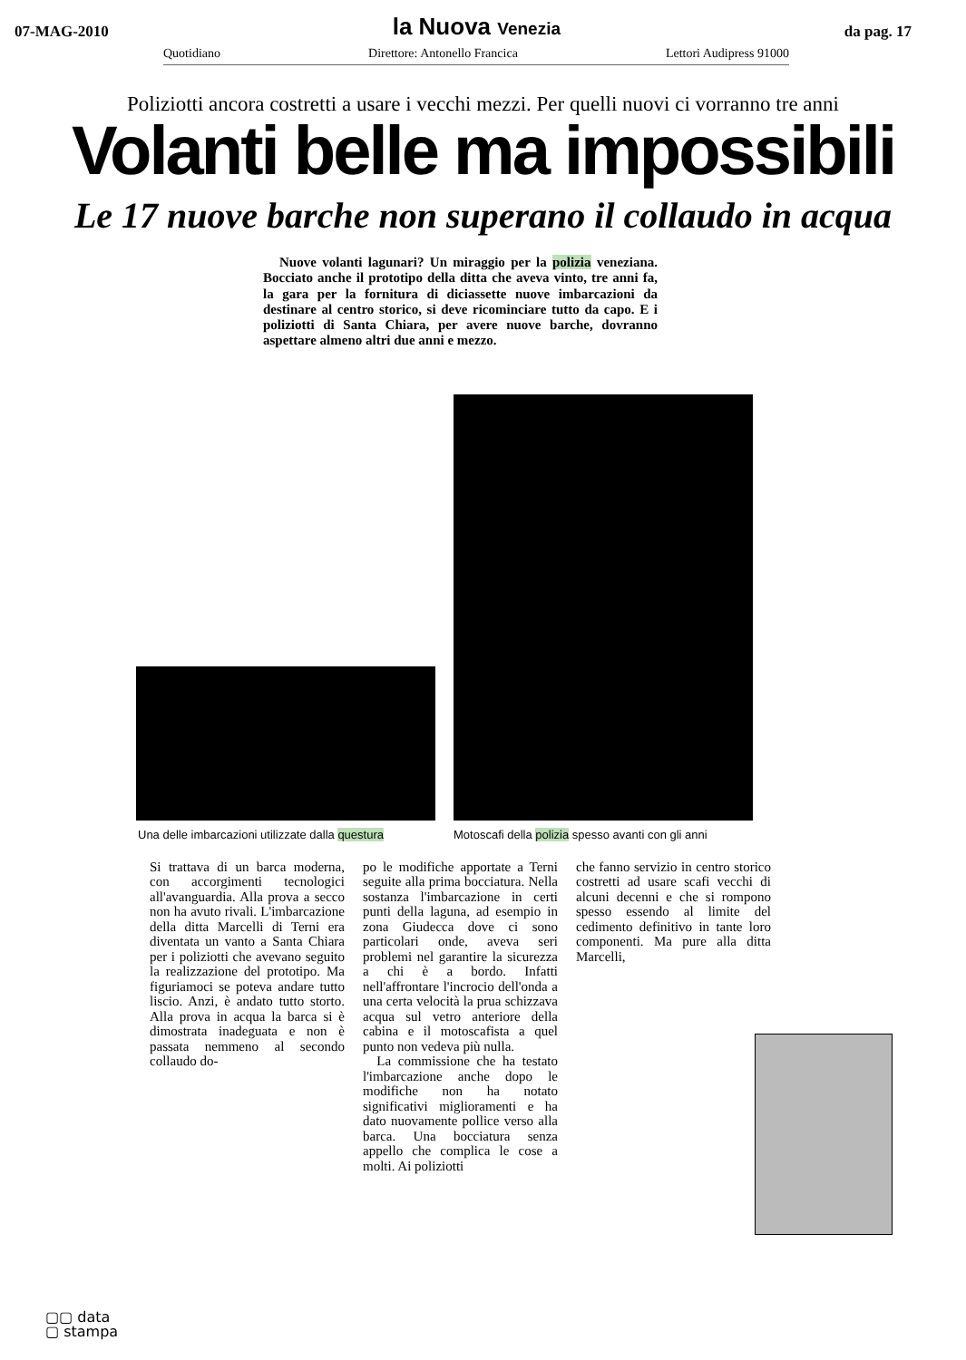07-MAG-2010
la Nuova Venezia
da pag. 17
Quotidiano Direttore: Antonello Francica Lettori Audipress 91000
Poliziotti ancora costretti a usare i vecchi mezzi. Per quelli nuovi ci vorranno tre anni
Volanti belle ma impossibili
Le 17 nuove barche non superano il collaudo in acqua
Nuove volanti lagunari? Un miraggio per la polizia veneziana. Bocciato anche il prototipo della ditta che aveva vinto, tre anni fa, la gara per la fornitura di diciassette nuove imbarcazioni da destinare al centro storico, si deve ricominciare tutto da capo. E i poliziotti di Santa Chiara, per avere nuove barche, dovranno aspettare almeno altri due anni e mezzo.
Una delle imbarcazioni utilizzate dalla questura Motoscafi della polizia spesso avanti con gli anni
Si trattava di un barca moderna, con accorgimenti tecnologici all'avanguardia. Alla prova a secco non ha avuto rivali. L'imbarcazione della ditta Marcelli di Terni era diventata un vanto a Santa Chiara per i poliziotti che avevano seguito la realizzazione del prototipo. Ma figuriamoci se poteva andare tutto liscio. Anzi, è andato tutto storto. Alla prova in acqua la barca si è dimostrata inadeguata e non è passata nemmeno al secondo collaudo do-
po le modifiche apportate a Terni seguite alla prima bocciatura. Nella sostanza l'imbarcazione in certi punti della laguna, ad esempio in zona Giudecca dove ci sono particolari onde, aveva seri problemi nel garantire la sicurezza a chi è a bordo. Infatti nell'affrontare l'incrocio dell'onda a una certa velocità la prua schizzava acqua sul vetro anteriore della cabina e il motoscafista a quel punto non vedeva più nulla.
La commissione che ha testato l'imbarcazione anche dopo le modifiche non ha notato significativi miglioramenti e ha dato nuovamente pollice verso alla barca. Una bocciatura senza appello che complica le cose a molti. Ai poliziotti
che fanno servizio in centro storico costretti ad usare scafi vecchi di alcuni decenni e che si rompono spesso essendo al limite del cedimento definitivo in tante loro componenti. Ma pure alla ditta Marcelli,
▢▢ data
▢ stampa